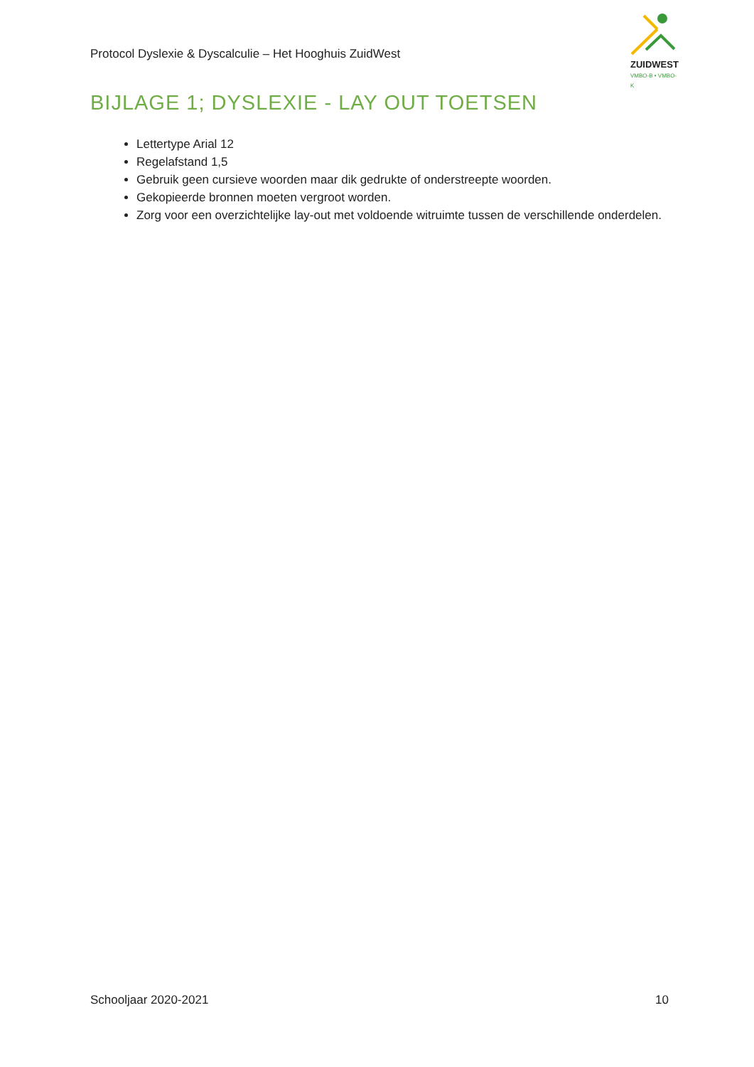Protocol Dyslexie & Dyscalculie – Het Hooghuis ZuidWest
ZUIDWEST
VMBO-B • VMBO-K
BIJLAGE 1; DYSLEXIE - LAY OUT TOETSEN
Lettertype Arial 12
Regelafstand 1,5
Gebruik geen cursieve woorden maar dik gedrukte of onderstreepte woorden.
Gekopieerde bronnen moeten vergroot worden.
Zorg voor een overzichtelijke lay-out met voldoende witruimte tussen de verschillende onderdelen.
Schooljaar 2020-2021 10